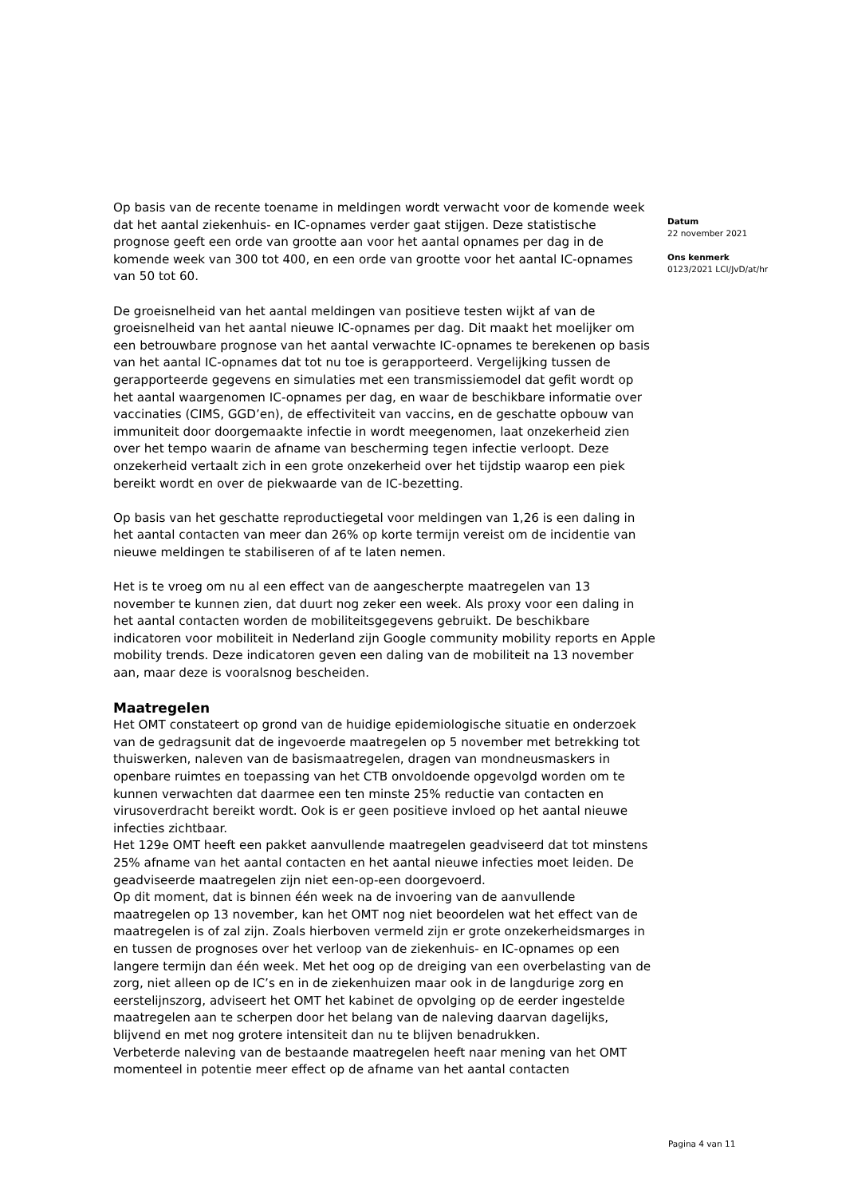Op basis van de recente toename in meldingen wordt verwacht voor de komende week dat het aantal ziekenhuis- en IC-opnames verder gaat stijgen. Deze statistische prognose geeft een orde van grootte aan voor het aantal opnames per dag in de komende week van 300 tot 400, en een orde van grootte voor het aantal IC-opnames van 50 tot 60.
De groeisnelheid van het aantal meldingen van positieve testen wijkt af van de groeisnelheid van het aantal nieuwe IC-opnames per dag. Dit maakt het moelijker om een betrouwbare prognose van het aantal verwachte IC-opnames te berekenen op basis van het aantal IC-opnames dat tot nu toe is gerapporteerd. Vergelijking tussen de gerapporteerde gegevens en simulaties met een transmissiemodel dat gefit wordt op het aantal waargenomen IC-opnames per dag, en waar de beschikbare informatie over vaccinaties (CIMS, GGD’en), de effectiviteit van vaccins, en de geschatte opbouw van immuniteit door doorgemaakte infectie in wordt meegenomen, laat onzekerheid zien over het tempo waarin de afname van bescherming tegen infectie verloopt. Deze onzekerheid vertaalt zich in een grote onzekerheid over het tijdstip waarop een piek bereikt wordt en over de piekwaarde van de IC-bezetting.
Op basis van het geschatte reproductiegetal voor meldingen van 1,26 is een daling in het aantal contacten van meer dan 26% op korte termijn vereist om de incidentie van nieuwe meldingen te stabiliseren of af te laten nemen.
Het is te vroeg om nu al een effect van de aangescherpte maatregelen van 13 november te kunnen zien, dat duurt nog zeker een week. Als proxy voor een daling in het aantal contacten worden de mobiliteitsgegevens gebruikt. De beschikbare indicatoren voor mobiliteit in Nederland zijn Google community mobility reports en Apple mobility trends. Deze indicatoren geven een daling van de mobiliteit na 13 november aan, maar deze is vooralsnog bescheiden.
Maatregelen
Het OMT constateert op grond van de huidige epidemiologische situatie en onderzoek van de gedragsunit dat de ingevoerde maatregelen op 5 november met betrekking tot thuiswerken, naleven van de basismaatregelen, dragen van mondneusmaskers in openbare ruimtes en toepassing van het CTB onvoldoende opgevolgd worden om te kunnen verwachten dat daarmee een ten minste 25% reductie van contacten en virusoverdracht bereikt wordt. Ook is er geen positieve invloed op het aantal nieuwe infecties zichtbaar.
Het 129e OMT heeft een pakket aanvullende maatregelen geadviseerd dat tot minstens 25% afname van het aantal contacten en het aantal nieuwe infecties moet leiden. De geadviseerde maatregelen zijn niet een-op-een doorgevoerd.
Op dit moment, dat is binnen één week na de invoering van de aanvullende maatregelen op 13 november, kan het OMT nog niet beoordelen wat het effect van de maatregelen is of zal zijn. Zoals hierboven vermeld zijn er grote onzekerheidsmarges in en tussen de prognoses over het verloop van de ziekenhuis- en IC-opnames op een langere termijn dan één week. Met het oog op de dreiging van een overbelasting van de zorg, niet alleen op de IC’s en in de ziekenhuizen maar ook in de langdurige zorg en eerstelijnszorg, adviseert het OMT het kabinet de opvolging op de eerder ingestelde maatregelen aan te scherpen door het belang van de naleving daarvan dagelijks, blijvend en met nog grotere intensiteit dan nu te blijven benadrukken.
Verbeterde naleving van de bestaande maatregelen heeft naar mening van het OMT momenteel in potentie meer effect op de afname van het aantal contacten
Datum
22 november 2021
Ons kenmerk
0123/2021 LCI/JvD/at/hr
Pagina 4 van 11